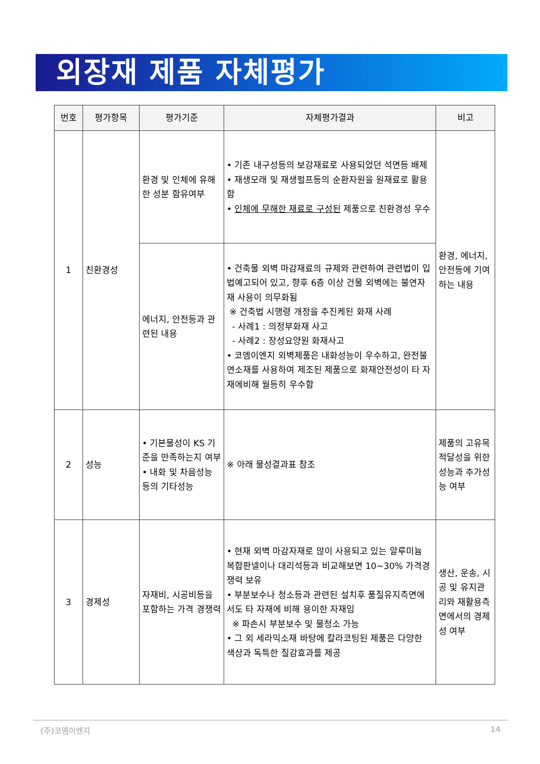외장재 제품 자체평가
| 번호 | 평가항목 | 평가기준 | 자체평가결과 | 비고 |
| --- | --- | --- | --- | --- |
| 1 | 친환경성 | 환경 및 인체에 유해한 성분 함유여부 | • 기존 내구성등의 보강재료로 사용되었던 석면등 배제 • 재생모래 및 재생펄프등의 순환자원을 원재료로 활용함 • 인체에 무해한 재료로 구성된 제품으로 친환경성 우수 | 환경, 에너지, 안전등에 기여하는 내용 |
| | | 에너지, 안전등과 관련된 내용 | • 건축물 외벽 마감재료의 규제와 관련하여 관련법이 입법예고되어 있고, 향후 6층 이상 건물 외벽에는 불연자재 사용이 의무화됨 ※ 건축법 시행령 개정을 추진케된 화재 사례 - 사례1 : 의정부화재 사고 - 사례2 : 장성요양원 화재사고 • 코엠이엔지 외벽제품은 내화성능이 우수하고, 완전불연소재를 사용하여 제조된 제품으로 화재안전성이 타 자재에비해 월등히 우수함 | |
| 2 | 성능 | • 기본물성이 KS 기준을 만족하는지 여부 • 내화 및 차음성능 등의 기타성능 | ※ 아래 물성결과표 참조 | 제품의 고유목적달성을 위한 성능과 추가성능 여부 |
| 3 | 경제성 | 자재비, 시공비등을 포함하는 가격 경쟁력 | • 현재 외벽 마감자재로 많이 사용되고 있는 알루미늄 복합판넬이나 대리석등과 비교해보면 10~30% 가격경쟁력 보유 • 부분보수나 청소등과 관련된 설치후 품질유지측면에서도 타 자재에 비해 용이한 자재임 ※ 파손시 부분보수 및 물청소 가능 • 그 외 세라믹소재 바탕에 칼라코팅된 제품은 다양한 색상과 독특한 질감효과를 제공 | 생산, 운송, 시공 및 유지관리와 재활용측면에서의 경제성 여부 |
(주)코엠이엔지 14